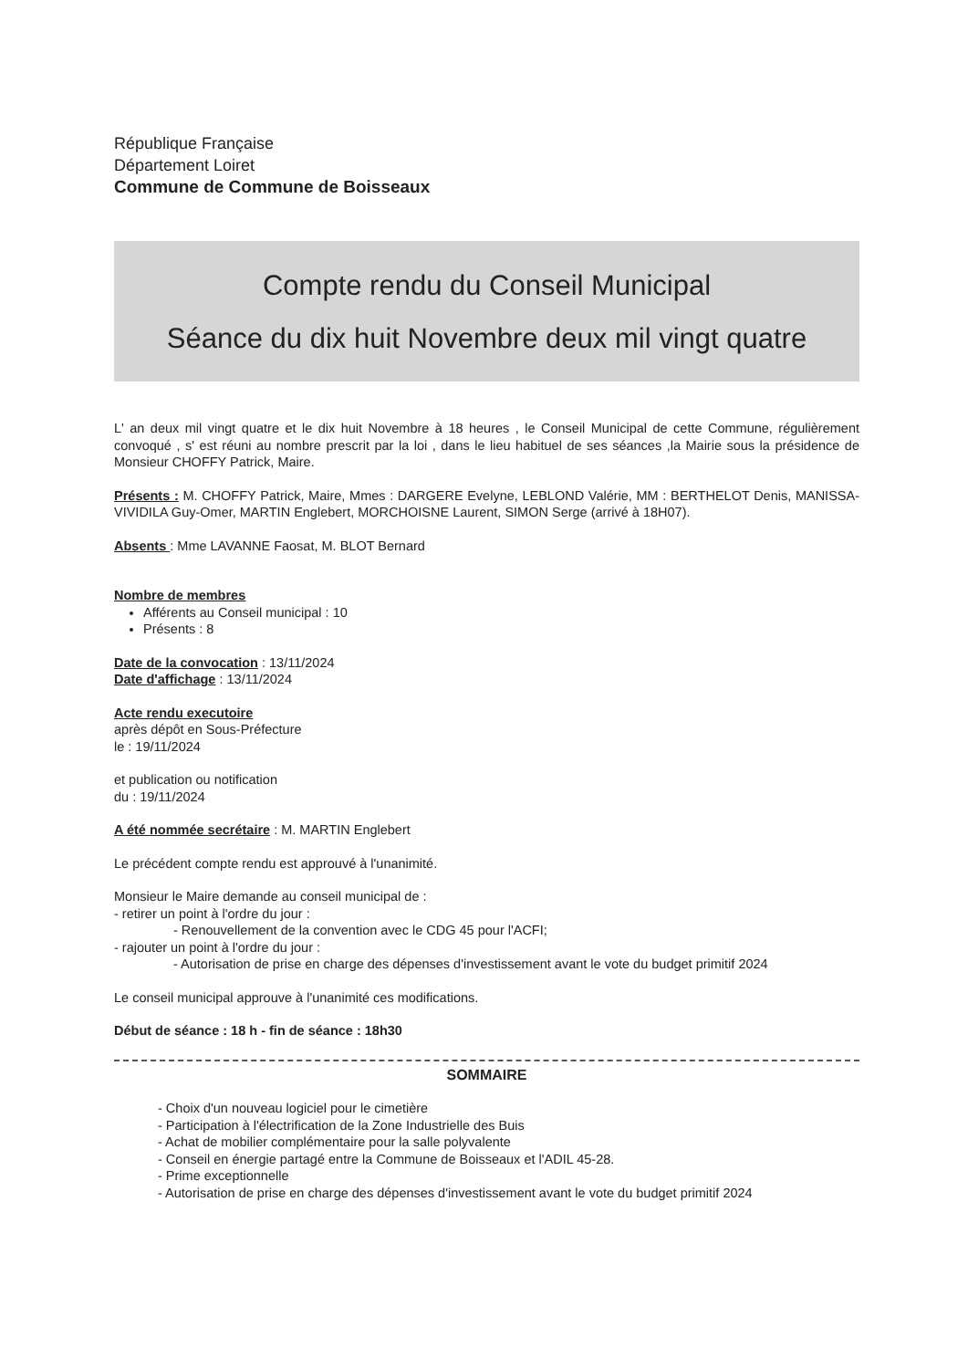République Française
Département Loiret
Commune de Commune de Boisseaux
Compte rendu du Conseil Municipal
Séance du dix huit Novembre deux mil vingt quatre
L' an deux mil vingt quatre et le dix huit Novembre à 18 heures , le Conseil Municipal de cette Commune, régulièrement convoqué , s' est réuni au nombre prescrit par la loi , dans le lieu habituel de ses séances ,la Mairie sous la présidence de Monsieur CHOFFY Patrick, Maire.
Présents : M. CHOFFY Patrick, Maire, Mmes : DARGERE Evelyne, LEBLOND Valérie, MM : BERTHELOT Denis, MANISSA-VIVIDILA Guy-Omer, MARTIN Englebert, MORCHOISNE Laurent, SIMON Serge (arrivé à 18H07).
Absents : Mme LAVANNE Faosat, M. BLOT Bernard
Nombre de membres
Afférents au Conseil municipal : 10
Présents : 8
Date de la convocation : 13/11/2024
Date d'affichage : 13/11/2024
Acte rendu executoire
après dépôt en Sous-Préfecture
le : 19/11/2024
et publication ou notification
du : 19/11/2024
A été nommée secrétaire : M. MARTIN Englebert
Le précédent compte rendu est approuvé à l'unanimité.
Monsieur le Maire demande au conseil municipal de :
- retirer un point à l'ordre du jour :
- Renouvellement de la convention avec le CDG 45 pour l'ACFI;
- rajouter un point à l'ordre du jour :
- Autorisation de prise en charge des dépenses d'investissement avant le vote du budget primitif 2024
Le conseil municipal approuve à l'unanimité ces modifications.
Début de séance : 18 h - fin de séance : 18h30
SOMMAIRE
- Choix d'un nouveau logiciel pour le cimetière
- Participation à l'électrification de la Zone Industrielle des Buis
- Achat de mobilier complémentaire pour la salle polyvalente
- Conseil en énergie partagé entre la Commune de Boisseaux et l'ADIL 45-28.
- Prime exceptionnelle
- Autorisation de prise en charge des dépenses d'investissement avant le vote du budget primitif 2024